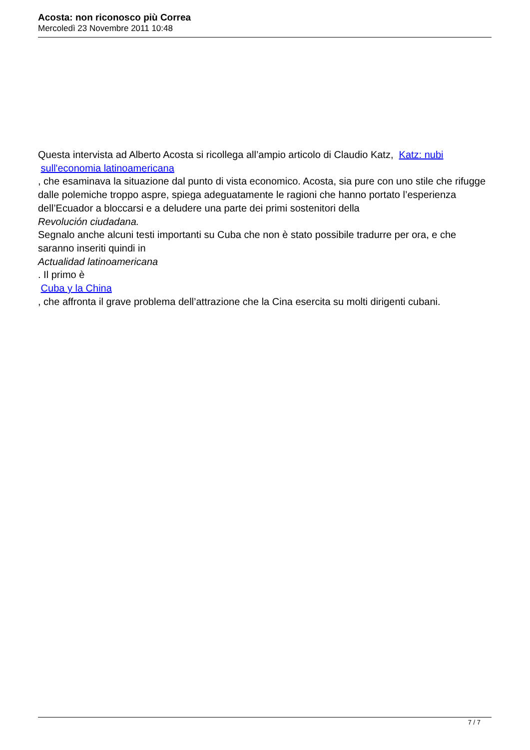Acosta: non riconosco più Correa
Mercoledì 23 Novembre 2011 10:48
Questa intervista ad Alberto Acosta si ricollega all’ampio articolo di Claudio Katz, Katz: nubi
sull'economia latinoamericana
, che esaminava la situazione dal punto di vista economico. Acosta, sia pure con uno stile che rifugge dalle polemiche troppo aspre, spiega adeguatamente le ragioni che hanno portato l’esperienza dell’Ecuador a bloccarsi e a deludere una parte dei primi sostenitori della
Revolución ciudadana.
Segnalo anche alcuni testi importanti su Cuba che non è stato possibile tradurre per ora, e che saranno inseriti quindi in
Actualidad latinoamericana
. Il primo è
Cuba y la China
, che affronta il grave problema dell’attrazione che la Cina esercita su molti dirigenti cubani.
7 / 7